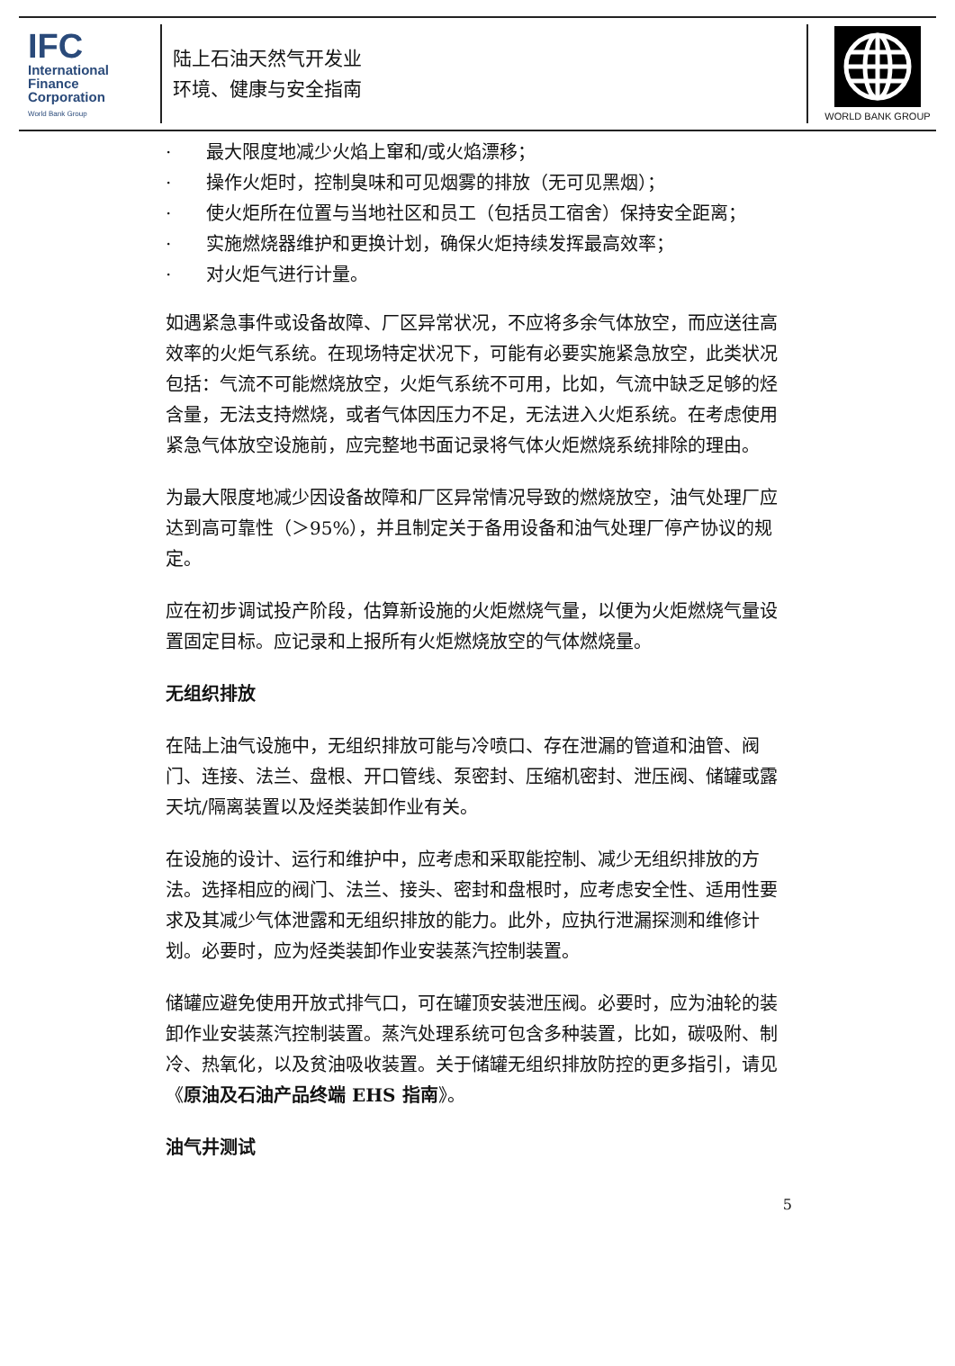IFC
International
Finance
Corporation
World Bank Group
陆上石油天然气开发业
环境、健康与安全指南
WORLD BANK GROUP
· 最大限度地减少火焰上窜和/或火焰漂移；
· 操作火炬时，控制臭味和可见烟雾的排放（无可见黑烟）；
· 使火炬所在位置与当地社区和员工（包括员工宿舍）保持安全距离；
· 实施燃烧器维护和更换计划，确保火炬持续发挥最高效率；
· 对火炬气进行计量。
如遇紧急事件或设备故障、厂区异常状况，不应将多余气体放空，而应送往高效率的火炬气系统。在现场特定状况下，可能有必要实施紧急放空，此类状况包括：气流不可能燃烧放空，火炬气系统不可用，比如，气流中缺乏足够的烃含量，无法支持燃烧，或者气体因压力不足，无法进入火炬系统。在考虑使用紧急气体放空设施前，应完整地书面记录将气体火炬燃烧系统排除的理由。
为最大限度地减少因设备故障和厂区异常情况导致的燃烧放空，油气处理厂应达到高可靠性（＞95%），并且制定关于备用设备和油气处理厂停产协议的规定。
应在初步调试投产阶段，估算新设施的火炬燃烧气量，以便为火炬燃烧气量设置固定目标。应记录和上报所有火炬燃烧放空的气体燃烧量。
无组织排放
在陆上油气设施中，无组织排放可能与冷喷口、存在泄漏的管道和油管、阀门、连接、法兰、盘根、开口管线、泵密封、压缩机密封、泄压阀、储罐或露天坑/隔离装置以及烃类装卸作业有关。
在设施的设计、运行和维护中，应考虑和采取能控制、减少无组织排放的方法。选择相应的阀门、法兰、接头、密封和盘根时，应考虑安全性、适用性要求及其减少气体泄露和无组织排放的能力。此外，应执行泄漏探测和维修计划。必要时，应为烃类装卸作业安装蒸汽控制装置。
储罐应避免使用开放式排气口，可在罐顶安装泄压阀。必要时，应为油轮的装卸作业安装蒸汽控制装置。蒸汽处理系统可包含多种装置，比如，碳吸附、制冷、热氧化，以及贫油吸收装置。关于储罐无组织排放防控的更多指引，请见《原油及石油产品终端 EHS 指南》。
油气井测试
5